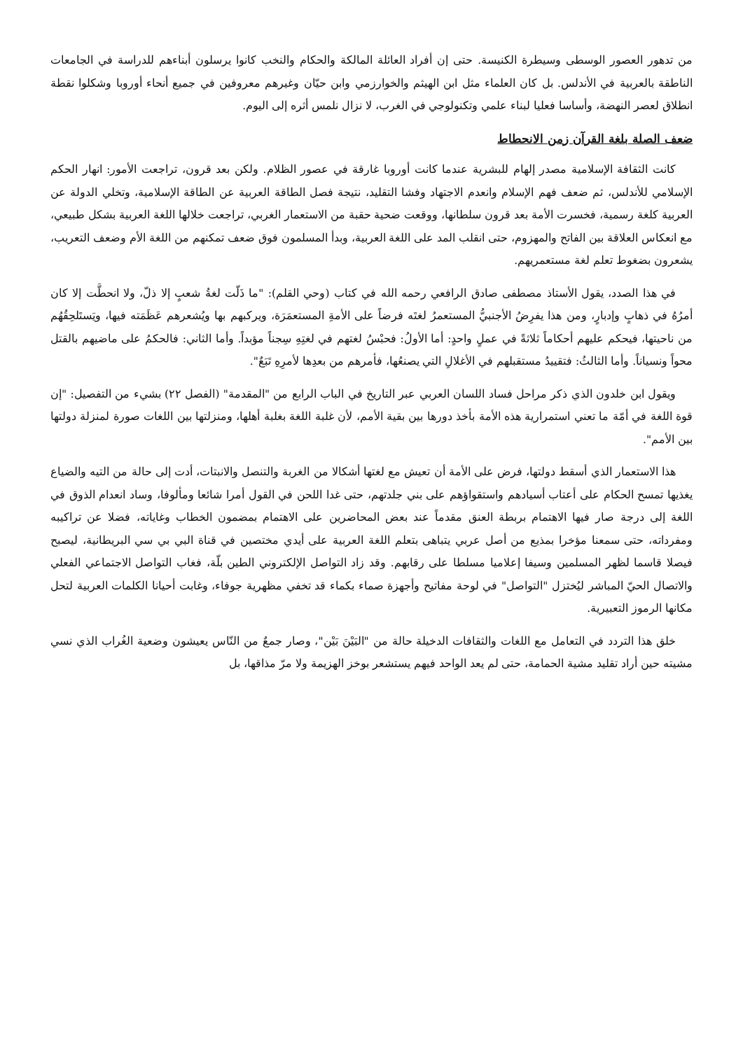من تدهور العصور الوسطى وسيطرة الكنيسة. حتى إن أفراد العائلة المالكة والحكام والنخب كانوا يرسلون أبناءهم للدراسة في الجامعات الناطقة بالعربية في الأندلس. بل كان العلماء مثل ابن الهيثم والخوارزمي وابن حيّان وغيرهم معروفين في جميع أنحاء أوروبا وشكلوا نقطة انطلاق لعصر النهضة، وأساسا فعليا لبناء علمي وتكنولوجي في الغرب، لا نزال نلمس أثره إلى اليوم.
ضعف الصلة بلغة القرآن زمن الانحطاط
كانت الثقافة الإسلامية مصدر إلهام للبشرية عندما كانت أوروبا غارقة في عصور الظلام. ولكن بعد قرون، تراجعت الأمور: انهار الحكم الإسلامي للأندلس، ثم ضعف فهم الإسلام وانعدم الاجتهاد وفشا التقليد، نتيجة فصل الطاقة العربية عن الطاقة الإسلامية، وتخلي الدولة عن العربية كلغة رسمية، فخسرت الأمة بعد قرون سلطانها، ووقعت ضحية حقبة من الاستعمار الغربي، تراجعت خلالها اللغة العربية بشكل طبيعي، مع انعكاس العلاقة بين الفاتح والمهزوم، حتى انقلب المد على اللغة العربية، وبدأ المسلمون فوق ضعف تمكنهم من اللغة الأم وضعف التعريب، يشعرون بضغوط تعلم لغة مستعمريهم.
في هذا الصدد، يقول الأستاذ مصطفى صادق الرافعي رحمه الله في كتاب (وحي القلم): "ما ذَلّت لغةُ شعبٍ إلا ذلّ، ولا انحطَّت إلا كان أمرُهُ في ذهابٍ وإدبارٍ، ومن هذا يفرِضُ الأجنبيُّ المستعمرُ لغتَه فرضاً على الأمةِ المستعمَرَة، ويركبهم بها ويُشعرهم عَظَمَته فيها، ويَستَلحِقُهُم من ناحيتها، فيحكم عليهم أحكاماً ثلاثةً في عملٍ واحدٍ: أما الأولُ: فحبْسُ لغتهم في لغتِهِ سِجناً مؤبداً. وأما الثاني: فالحكمُ على ماضيهم بالقتل محواً ونسياناً. وأما الثالثُ: فتقييدُ مستقبلهم في الأغلالِ التي يصنعُها، فأمرهم من بعدِها لأمرِهِ تَبَعٌ".
ويقول ابن خلدون الذي ذكر مراحل فساد اللسان العربي عبر التاريخ في الباب الرابع من "المقدمة" (الفصل ٢٢) بشيء من التفصيل: "إن قوة اللغة في أمّة ما تعني استمرارية هذه الأمة بأخذ دورها بين بقية الأمم، لأن غلبة اللغة بغلبة أهلها، ومنزلتها بين اللغات صورة لمنزلة دولتها بين الأمم".
هذا الاستعمار الذي أسقط دولتها، فرض على الأمة أن تعيش مع لغتها أشكالا من الغربة والتنصل والانبتات، أدت إلى حالة من التيه والضياع يغذيها تمسح الحكام على أعتاب أسيادهم واستقواؤهم على بني جلدتهم، حتى غدا اللحن في القول أمرا شائعا ومألوفا، وساد انعدام الذوق في اللغة إلى درجة صار فيها الاهتمام بربطة العنق مقدماً عند بعض المحاضرين على الاهتمام بمضمون الخطاب وغاياته، فضلا عن تراكيبه ومفرداته، حتى سمعنا مؤخرا بمذيع من أصل عربي يتباهى بتعلم اللغة العربية على أيدي مختصين في قناة البي بي سي البريطانية، ليصبح فيصلا قاسما لظهر المسلمين وسيفا إعلاميا مسلطا على رقابهم. وقد زاد التواصل الإلكتروني الطين بلّة، فغاب التواصل الاجتماعي الفعلي والاتصال الحيّ المباشر ليُختزل "التواصل" في لوحة مفاتيح وأجهزة صماء بكماء قد تخفي مظهرية جوفاء، وغابت أحيانا الكلمات العربية لتحل مكانها الرموز التعبيرية.
خلق هذا التردد في التعامل مع اللغات والثقافات الدخيلة حالة من "البَيْنَ بَيْن"، وصار جمعٌ من النّاس يعيشون وضعية الغُراب الذي نسي مشيته حين أراد تقليد مشية الحمامة، حتى لم يعد الواحد فيهم يستشعر بوخز الهزيمة ولا مرّ مذاقها، بل